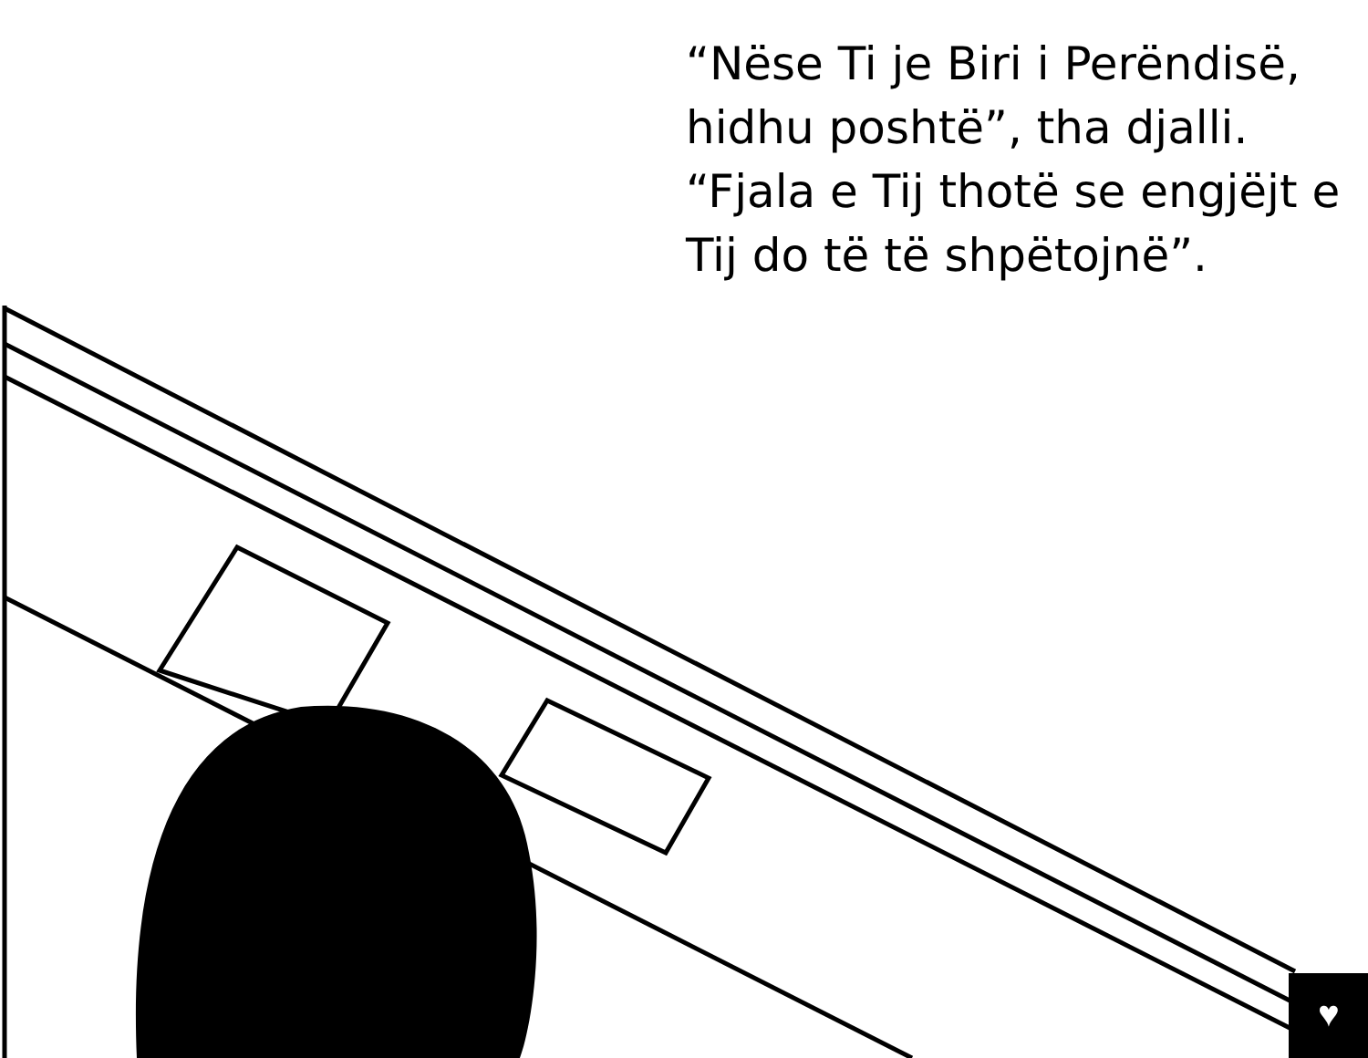♥
“Nëse Ti je Biri i Perëndisë, hidhu poshtë”, tha djalli. “Fjala e Tij thotë se engjëjt e Tij do të të shpëtojnë”.